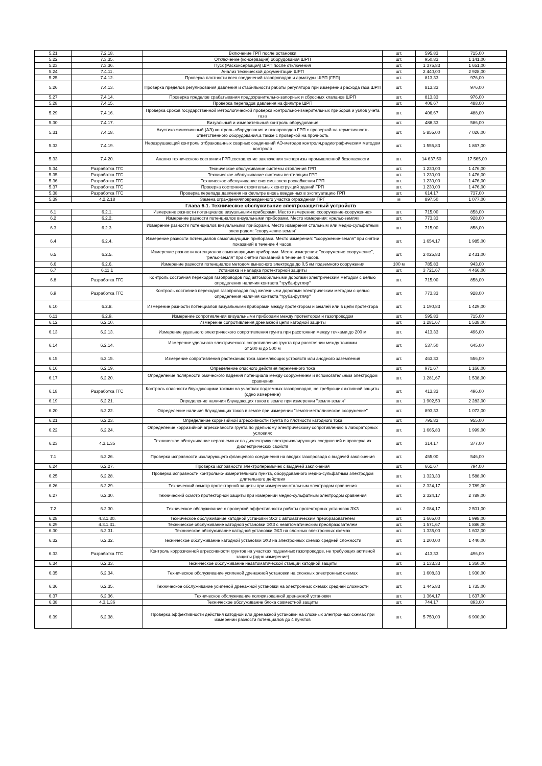| 5.21 | 7.2.18. | Включение ГРП после остановки | шт. | 595,83 | 715,00 |
| 5.22 | 7.3.35. | Отключение (консервация) оборудования ШРП | шт. | 950,83 | 1 141,00 |
| 5.23 | 7.3.36. | Пуск (Расконсервация) ШРП после отключения | шт. | 1 375,83 | 1 651,00 |
| 5.24 | 7.4.11. | Анализ технической документации ШРП | шт. | 2 440,00 | 2 928,00 |
| 5.25 | 7.4.12. | Проверка плотности всех соединений газопроводов и арматуры ШРП (ГРП) | шт. | 813,33 | 976,00 |
| 5.26 | 7.4.13. | Проверка пределов регулирования давления и стабильности работы регулятора при измерении расхода газа ШРП | шт. | 813,33 | 976,00 |
| 5.27 | 7.4.14. | Проверка пределов срабатывания предохранительно-запорных и сбросных клапанов ШРП | шт. | 813,33 | 976,00 |
| 5.28 | 7.4.15. | Проверка перепадов давления на фильтре ШРП | шт. | 406,67 | 488,00 |
| 5.29 | 7.4.16. | Проверка сроков государственной метрологической проверки контрольно-измерительных приборов и узлов учета газа | шт. | 406,67 | 488,00 |
| 5.30 | 7.4.17. | Визуальный и измерительный контроль оборудования | шт. | 488,33 | 586,00 |
| 5.31 | 7.4.18. | Акустико-эмиссионный (АЭ) контроль оборудования и газопроводов ГРП с проверкой на герметичность ответственного оборудования,а также с проверкой на прочность | шт. | 5 855,00 | 7 026,00 |
| 5.32 | 7.4.19. | Неразрушающий контроль отбракованных сварных соединений АЭ-методов контроля,радиографическим методом контроля | шт. | 1 555,83 | 1 867,00 |
| 5.33 | 7.4.20. | Анализ технического состояния ГРП,составление заключения экспертизы промышленной безопасности | шт. | 14 637,50 | 17 565,00 |
| 5.34 | Разработка ГГС | Техническое обслуживание системы отопления ГРП | шт. | 1 230,00 | 1 476,00 |
| 5.35 | Разработка ГГС | Техническое обслуживание системы вентиляции ГРП | шт. | 1 230,00 | 1 476,00 |
| 5.36 | Разработка ГГС | Техническое обслуживание системы электроснабжения ГРП | шт. | 1 230,00 | 1 476,00 |
| 5.37 | Разработка ГГС | Проверка состояния строительных конструкций зданий ГРП | шт. | 1 230,00 | 1 476,00 |
| 5.38 | Разработка ГГС | Проверка перепада давления на фильтре вновь введенных в эксплуатацию ГРП | шт. | 614,17 | 737,00 |
| 5.39 | 4.2.2.18 | Замена ограждения/поврежденного участка ограждения ПРГ | м | 897,50 | 1 077,00 |
| Глава 6.1. Техническое обслуживание электрозащитный устройств | | | | | |
| 6.1 | 6.2.1. | Измерение разности потенциалов визуальными приборами. Место измерения: «сооружение-сооружение» | шт. | 715,00 | 858,00 |
| 6.2 | 6.2.2. | Измерение разности потенциалов визуальными приборами. Место измерения: «рельс-земля» | шт. | 773,33 | 928,00 |
| 6.3 | 6.2.3. | Измерение разности потенциалов визуальными приборами. Место измерения стальным или медно-сульфатным электродом: "сооружение-земля" | шт. | 715,00 | 858,00 |
| 6.4 | 6.2.4. | Измерение разности потенциалов самопишущими приборами. Место измерения: "сооружение-земля" при снятии показаний в течение 4 часов. | шт. | 1 654,17 | 1 985,00 |
| 6.5 | 6.2.5. | Измерение разности потенциалов самопишущими приборами. Место измерения: "сооружение-сооружение", "рельс-земля" при снятии показаний в течение 4 часов. | шт. | 2 025,83 | 2 431,00 |
| 6.6 | 6.2.6. | Измерение разности потенциалов методом выносного электрода до 0,5 км подземного сооружения | 100 м | 785,83 | 943,00 |
| 6.7 | 6.11.1 | Установка и наладка протекторной защиты | шт. | 3 721,67 | 4 466,00 |
| 6.8 | Разработка ГГС | Контроль состояния переходов газопроводов под автомобильными дорогами электрическим методом с целью определения наличия контакта "труба-футляр" | шт. | 715,00 | 858,00 |
| 6.9 | Разработка ГГС | Контроль состояния переходов газопроводов под железными дорогами электрическим методом с целью определения наличия контакта "труба-футляр" | шт. | 773,33 | 928,00 |
| 6.10 | 6.2.8. | Измерение разности потенциалов визуальными приборами между протектором и землей или в цепи протектора | шт. | 1 190,83 | 1 429,00 |
| 6.11 | 6.2.9. | Измерение сопротивления визуальными приборами между протектором и газопроводом | шт. | 595,83 | 715,00 |
| 6.12 | 6.2.10. | Измерение сопротивления дренажной цепи катодной защиты | шт. | 1 281,67 | 1 538,00 |
| 6.13 | 6.2.13. | Измерение удельного электрического сопротивления грунта при расстоянии между точками до 200 м | шт. | 413,33 | 496,00 |
| 6.14 | 6.2.14. | Измерение удельного электрического сопротивления грунта при расстоянии между точками от 200 м до 500 м | шт. | 537,50 | 645,00 |
| 6.15 | 6.2.15. | Измерение сопротивления растеканию тока заземляющих устройств или анодного заземления | шт. | 463,33 | 556,00 |
| 6.16 | 6.2.19. | Определение опасного действия переменного тока | шт. | 971,67 | 1 166,00 |
| 6.17 | 6.2.20. | Определение полярности омического падения потенциала между сооружением и вспомогательным электродом сравнения | шт. | 1 281,67 | 1 538,00 |
| 6.18 | Разработка ГГС | Контроль опасности блуждающими токами на участках подземных газопроводов, не требующих активной защиты (одно измерение) | шт. | 413,33 | 496,00 |
| 6.19 | 6.2.21. | Определение наличия блуждающих токов в земле при измерении "земля-земля" | шт. | 1 902,50 | 2 283,00 |
| 6.20 | 6.2.22. | Определение наличия блуждающих токов в земле при измерении "земля-металлическое сооружение" | шт. | 893,33 | 1 072,00 |
| 6.21 | 6.2.23. | Определение корризийной агрессивности грунта по плотности катодного тока | шт. | 795,83 | 955,00 |
| 6.22 | 6.2.24. | Определение корризийной агрессивности грунта по удельному электрическому сопротивлению в лабораторных условиях | шт. | 1 665,83 | 1 999,00 |
| 6.23 | 4.3.1.35 | Техническое обслуживание неразъемных по диэлектрику электроизолирующих соединений и проверка их диэлектрических свойств | шт. | 314,17 | 377,00 |
| 7.1 | 6.2.26. | Проверка исправности изолирующего фланцевого соединения на вводах газопровода с выдачей заключения | шт. | 455,00 | 546,00 |
| 6.24 | 6.2.27. | Проверка исправности электроперемычек с выдачей заключения | шт. | 661,67 | 794,00 |
| 6.25 | 6.2.28. | Проверка исправности контрольно-измерительного пункта, оборудованного медно-сульфатным электродом длительного действия | шт. | 1 323,33 | 1 588,00 |
| 6.26 | 6.2.29. | Технический осмотр протекторной защиты при измерении стальным электродом сравнения | шт. | 2 324,17 | 2 789,00 |
| 6.27 | 6.2.30. | Технический осмотр протекторной защиты при измерении медно-сульфатным электродом сравнения | шт. | 2 324,17 | 2 789,00 |
| 7.2 | 6.2.30. | Техническое обслуживание с проверкой эффективности работы протекторных установок ЭХЗ | шт. | 2 084,17 | 2 501,00 |
| 6.28 | 4.3.1.30. | Техническое обслуживание катодной установки ЭХЗ с автоматическим преобразователем | шт. | 1 665,00 | 1 998,00 |
| 6.29 | 4.3.1.31. | Техническое обслуживание катодной установки ЭХЗ с неавтоматическим преобразователем | шт. | 1 571,67 | 1 886,00 |
| 6.30 | 6.2.31. | Техническое обслуживание катодной установки ЭХЗ на сложных электронных схемах | шт. | 1 335,00 | 1 602,00 |
| 6.32 | 6.2.32. | Техническое обслуживание катодной установки ЭХЗ на электронных схемах средней сложности | шт. | 1 200,00 | 1 440,00 |
| 6.33 | Разработка ГГС | Контроль коррозионной агрессивности грунтов на участках подземных газопроводов, не требующих активной защиты (одно измерение) | шт. | 413,33 | 496,00 |
| 6.34 | 6.2.33. | Техническое обслуживание неавтоматической станции катодной защиты | шт. | 1 133,33 | 1 360,00 |
| 6.35 | 6.2.34. | Техническое обслуживание усиленой дренажной установки на сложных электронных схемах | шт. | 1 608,33 | 1 930,00 |
| 6.36 | 6.2.35. | Техническое обслуживание усиленой дренажной установки на электронных схемах средней сложности | шт. | 1 445,83 | 1 735,00 |
| 6.37 | 6.2.36. | Техническое обслуживание поляризованной дренажной установки | шт. | 1 364,17 | 1 637,00 |
| 6.38 | 4.3.1.36 | Техническое обслуживание блока совместной защиты | шт. | 744,17 | 893,00 |
| 6.39 | 6.2.38. | Проверка эффективности действия катодной или дренажной установки на сложных электронных схемах при измерении разности потенциалов до 4 пунктов | шт. | 5 750,00 | 6 900,00 |